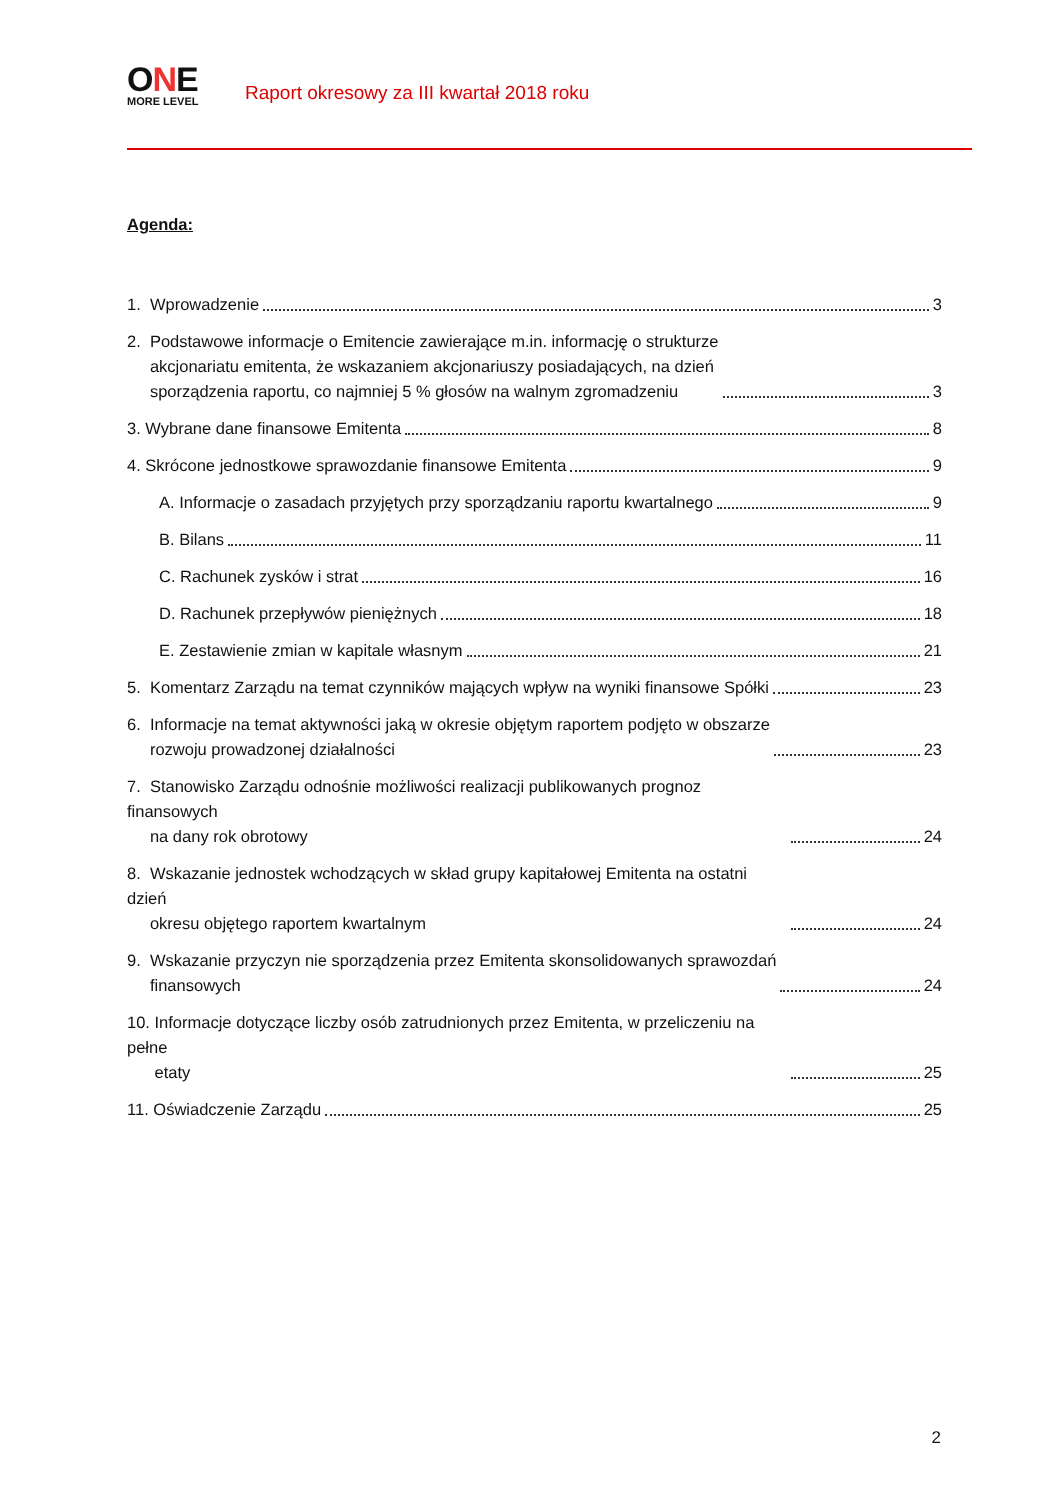ONE
MORE LEVEL
Raport okresowy za III kwartał 2018 roku
Agenda:
1. Wprowadzenie 3
2. Podstawowe informacje o Emitencie zawierające m.in. informację o strukturze
akcjonariatu emitenta, że wskazaniem akcjonariuszy posiadających, na dzień
sporządzenia raportu, co najmniej 5 % głosów na walnym zgromadzeniu 3
3. Wybrane dane finansowe Emitenta 8
4. Skrócone jednostkowe sprawozdanie finansowe Emitenta 9
A. Informacje o zasadach przyjętych przy sporządzaniu raportu kwartalnego 9
B. Bilans 11
C. Rachunek zysków i strat 16
D. Rachunek przepływów pieniężnych 18
E. Zestawienie zmian w kapitale własnym 21
5. Komentarz Zarządu na temat czynników mających wpływ na wyniki finansowe Spółki 23
6. Informacje na temat aktywności jaką w okresie objętym raportem podjęto w obszarze
rozwoju prowadzonej działalności 23
7. Stanowisko Zarządu odnośnie możliwości realizacji publikowanych prognoz finansowych
na dany rok obrotowy 24
8. Wskazanie jednostek wchodzących w skład grupy kapitałowej Emitenta na ostatni dzień
okresu objętego raportem kwartalnym 24
9. Wskazanie przyczyn nie sporządzenia przez Emitenta skonsolidowanych sprawozdań
finansowych 24
10. Informacje dotyczące liczby osób zatrudnionych przez Emitenta, w przeliczeniu na pełne
etaty 25
11. Oświadczenie Zarządu 25
2